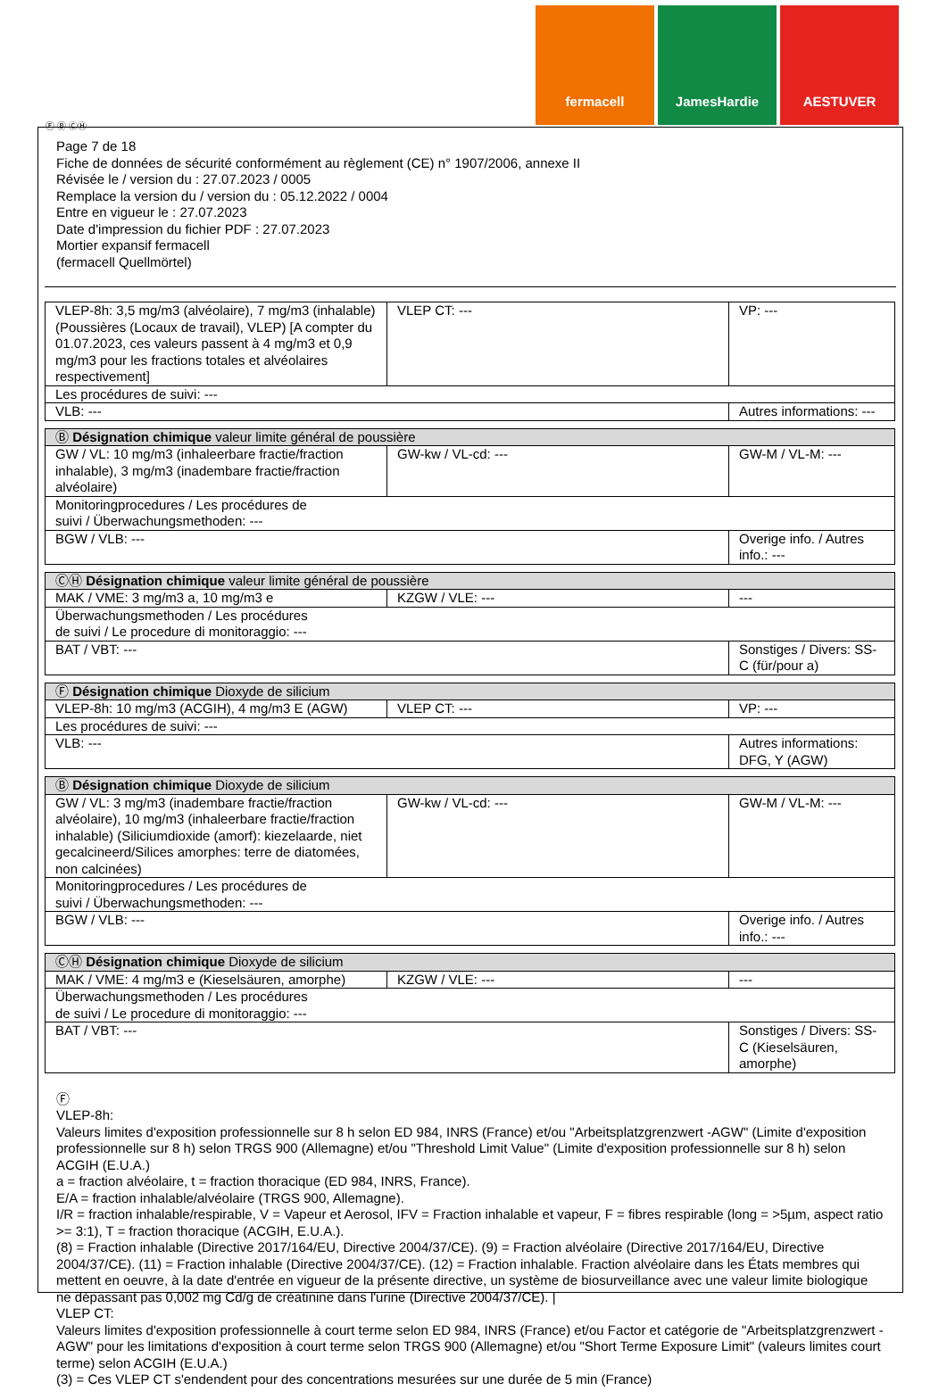fermacell JamesHardie AESTUVER
Ⓕ Ⓑ ⒸⒽ
Page 7 de 18
Fiche de données de sécurité conformément au règlement (CE) n° 1907/2006, annexe II
Révisée le / version du : 27.07.2023 / 0005
Remplace la version du / version du : 05.12.2022 / 0004
Entre en vigueur le : 27.07.2023
Date d'impression du fichier PDF : 27.07.2023
Mortier expansif fermacell
(fermacell Quellmörtel)
| VLEP-8h: 3,5 mg/m3 (alvéolaire), 7 mg/m3 (inhalable) (Poussières (Locaux de travail), VLEP) [A compter du 01.07.2023, ces valeurs passent à 4 mg/m3 et 0,9 mg/m3 pour les fractions totales et alvéolaires respectivement] | VLEP CT: --- | VP: --- |
| Les procédures de suivi: --- | | |
| VLB: --- | | Autres informations: --- |
| Ⓑ Désignation chimique valeur limite général de poussière | | |
| GW / VL: 10 mg/m3 (inhaleerbare fractie/fraction inhalable), 3 mg/m3 (inadembare fractie/fraction alvéolaire) | GW-kw / VL-cd: --- | GW-M / VL-M: --- |
| Monitoringprocedures / Les procédures de suivi / Überwachungsmethoden: --- | | |
| BGW / VLB: --- | | Overige info. / Autres info.: --- |
| ⒸⒽ Désignation chimique valeur limite général de poussière | | |
| MAK / VME: 3 mg/m3 a, 10 mg/m3 e | KZGW / VLE: --- | --- |
| Überwachungsmethoden / Les procédures de suivi / Le procedure di monitoraggio: --- | | |
| BAT / VBT: --- | | Sonstiges / Divers: SS-C (für/pour a) |
| Ⓕ Désignation chimique Dioxyde de silicium | | |
| VLEP-8h: 10 mg/m3 (ACGIH), 4 mg/m3 E (AGW) | VLEP CT: --- | VP: --- |
| Les procédures de suivi: --- | | |
| VLB: --- | | Autres informations: DFG, Y (AGW) |
| Ⓑ Désignation chimique Dioxyde de silicium | | |
| GW / VL: 3 mg/m3 (inadembare fractie/fraction alvéolaire), 10 mg/m3 (inhaleerbare fractie/fraction inhalable) (Siliciumdioxide (amorf): kiezelaarde, niet gecalcineerd/Silices amorphes: terre de diatomées, non calcinées) | GW-kw / VL-cd: --- | GW-M / VL-M: --- |
| Monitoringprocedures / Les procédures de suivi / Überwachungsmethoden: --- | | |
| BGW / VLB: --- | | Overige info. / Autres info.: --- |
| ⒸⒽ Désignation chimique Dioxyde de silicium | | |
| MAK / VME: 4 mg/m3 e (Kieselsäuren, amorphe) | KZGW / VLE: --- | --- |
| Überwachungsmethoden / Les procédures de suivi / Le procedure di monitoraggio: --- | | |
| BAT / VBT: --- | | Sonstiges / Divers: SS-C (Kieselsäuren, amorphe) |
Ⓕ
VLEP-8h:
Valeurs limites d'exposition professionnelle sur 8 h selon ED 984, INRS (France) et/ou "Arbeitsplatzgrenzwert -AGW" (Limite d'exposition professionnelle sur 8 h) selon TRGS 900 (Allemagne) et/ou "Threshold Limit Value" (Limite d'exposition professionnelle sur 8 h) selon ACGIH (E.U.A.)
a = fraction alvéolaire, t = fraction thoracique (ED 984, INRS, France).
E/A = fraction inhalable/alvéolaire (TRGS 900, Allemagne).
I/R = fraction inhalable/respirable, V = Vapeur et Aerosol, IFV = Fraction inhalable et vapeur, F = fibres respirable (long = >5µm, aspect ratio >= 3:1), T = fraction thoracique (ACGIH, E.U.A.).
(8) = Fraction inhalable (Directive 2017/164/EU, Directive 2004/37/CE). (9) = Fraction alvéolaire (Directive 2017/164/EU, Directive 2004/37/CE). (11) = Fraction inhalable (Directive 2004/37/CE). (12) = Fraction inhalable. Fraction alvéolaire dans les États membres qui mettent en oeuvre, à la date d'entrée en vigueur de la présente directive, un système de biosurveillance avec une valeur limite biologique ne dépassant pas 0,002 mg Cd/g de créatinine dans l'urine (Directive 2004/37/CE). |
VLEP CT:
Valeurs limites d'exposition professionnelle à court terme selon ED 984, INRS (France) et/ou Factor et catégorie de "Arbeitsplatzgrenzwert -AGW" pour les limitations d'exposition à court terme selon TRGS 900 (Allemagne) et/ou "Short Terme Exposure Limit" (valeurs limites court terme) selon ACGIH (E.U.A.)
(3) = Ces VLEP CT s'endendent pour des concentrations mesurées sur une durée de 5 min (France)